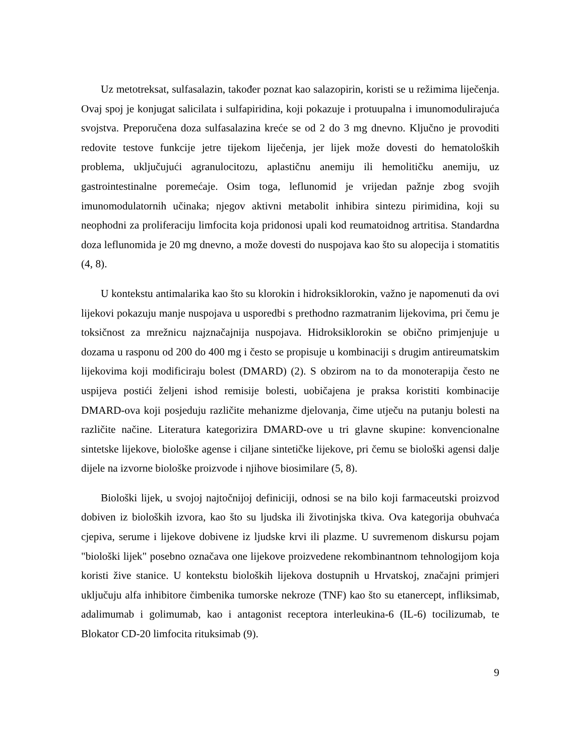Uz metotreksat, sulfasalazin, također poznat kao salazopirin, koristi se u režimima liječenja. Ovaj spoj je konjugat salicilata i sulfapiridina, koji pokazuje i protuupalna i imunomodulirajuća svojstva. Preporučena doza sulfasalazina kreće se od 2 do 3 mg dnevno. Ključno je provoditi redovite testove funkcije jetre tijekom liječenja, jer lijek može dovesti do hematoloških problema, uključujući agranulocitozu, aplastičnu anemiju ili hemolitičku anemiju, uz gastrointestinalne poremećaje. Osim toga, leflunomid je vrijedan pažnje zbog svojih imunomodulatornih učinaka; njegov aktivni metabolit inhibira sintezu pirimidina, koji su neophodni za proliferaciju limfocita koja pridonosi upali kod reumatoidnog artritisa. Standardna doza leflunomida je 20 mg dnevno, a može dovesti do nuspojava kao što su alopecija i stomatitis (4, 8).
U kontekstu antimalarika kao što su klorokin i hidroksiklorokin, važno je napomenuti da ovi lijekovi pokazuju manje nuspojava u usporedbi s prethodno razmatranim lijekovima, pri čemu je toksičnost za mrežnicu najznačajnija nuspojava. Hidroksiklorokin se obično primjenjuje u dozama u rasponu od 200 do 400 mg i često se propisuje u kombinaciji s drugim antireumatskim lijekovima koji modificiraju bolest (DMARD) (2). S obzirom na to da monoterapija često ne uspijeva postići željeni ishod remisije bolesti, uobičajena je praksa koristiti kombinacije DMARD-ova koji posjeduju različite mehanizme djelovanja, čime utječu na putanju bolesti na različite načine. Literatura kategorizira DMARD-ove u tri glavne skupine: konvencionalne sintetske lijekove, biološke agense i ciljane sintetičke lijekove, pri čemu se biološki agensi dalje dijele na izvorne biološke proizvode i njihove biosimilare (5, 8).
Biološki lijek, u svojoj najtočnijoj definiciji, odnosi se na bilo koji farmaceutski proizvod dobiven iz bioloških izvora, kao što su ljudska ili životinjska tkiva. Ova kategorija obuhvaća cjepiva, serume i lijekove dobivene iz ljudske krvi ili plazme. U suvremenom diskursu pojam "biološki lijek" posebno označava one lijekove proizvedene rekombinantnom tehnologijom koja koristi žive stanice. U kontekstu bioloških lijekova dostupnih u Hrvatskoj, značajni primjeri uključuju alfa inhibitore čimbenika tumorske nekroze (TNF) kao što su etanercept, infliksimab, adalimumab i golimumab, kao i antagonist receptora interleukina-6 (IL-6) tocilizumab, te Blokator CD-20 limfocita rituksimab (9).
9